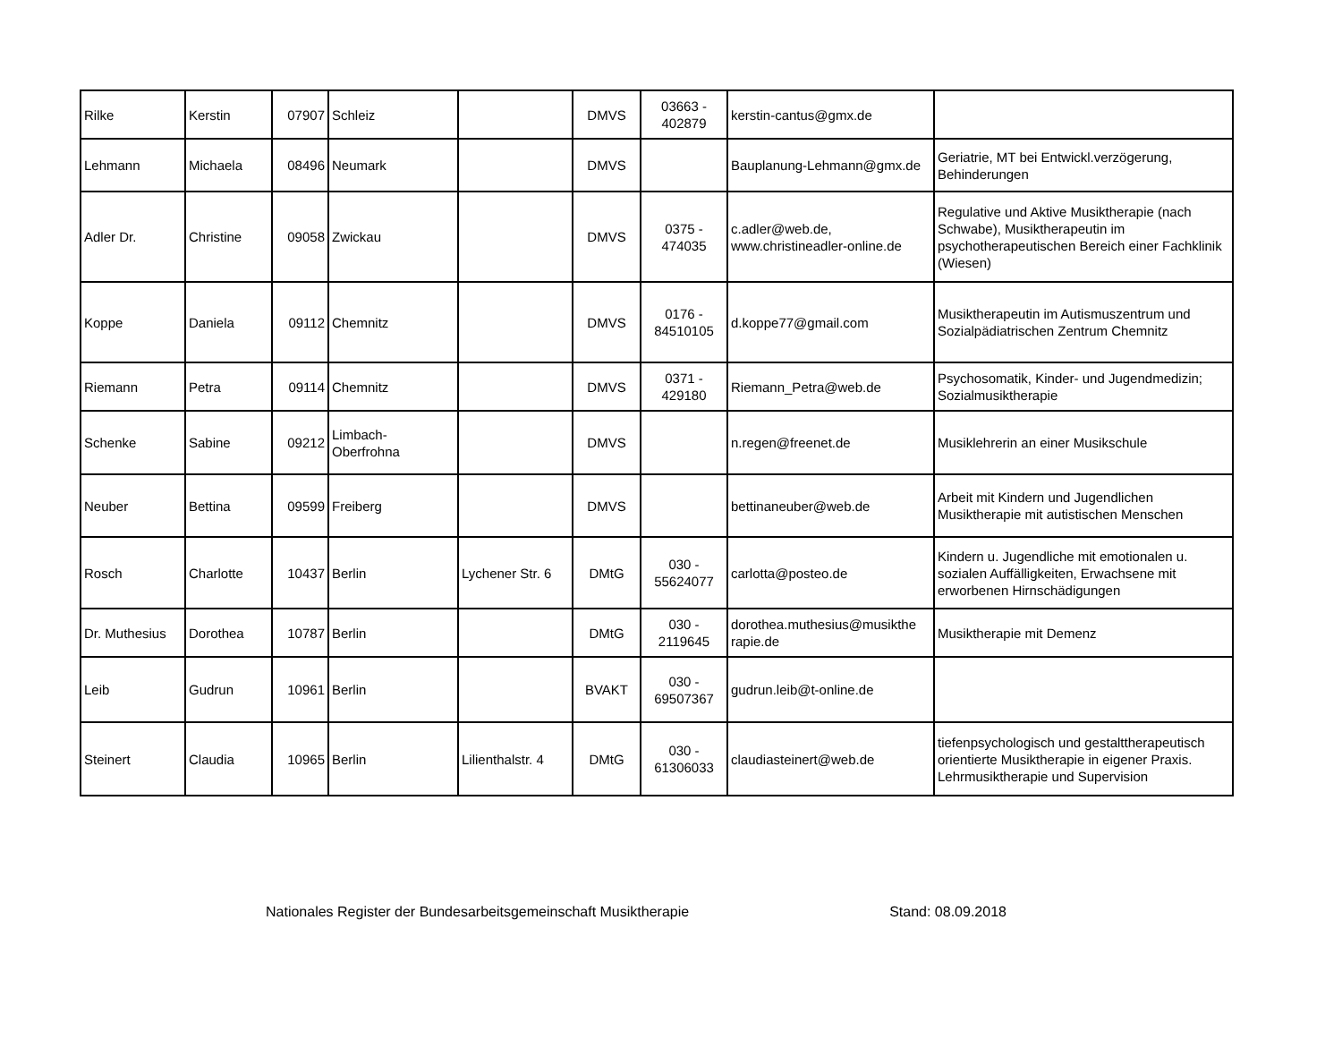| Rilke | Kerstin | 07907 | Schleiz | | DMVS | 03663 - 402879 | kerstin-cantus@gmx.de | |
| Lehmann | Michaela | 08496 | Neumark | | DMVS | | Bauplanung-Lehmann@gmx.de | Geriatrie, MT bei Entwickl.verzögerung, Behinderungen |
| Adler Dr. | Christine | 09058 | Zwickau | | DMVS | 0375 - 474035 | c.adler@web.de, www.christineadler-online.de | Regulative und Aktive Musiktherapie (nach Schwabe), Musiktherapeutin im psychotherapeutischen Bereich einer Fachklinik (Wiesen) |
| Koppe | Daniela | 09112 | Chemnitz | | DMVS | 0176 - 84510105 | d.koppe77@gmail.com | Musiktherapeutin im Autismuszentrum und Sozialpädiatrischen Zentrum Chemnitz |
| Riemann | Petra | 09114 | Chemnitz | | DMVS | 0371 - 429180 | Riemann_Petra@web.de | Psychosomatik, Kinder- und Jugendmedizin; Sozialmusiktherapie |
| Schenke | Sabine | 09212 | Limbach- Oberfrohna | | DMVS | | n.regen@freenet.de | Musiklehrerin an einer Musikschule |
| Neuber | Bettina | 09599 | Freiberg | | DMVS | | bettinaneuber@web.de | Arbeit mit Kindern und Jugendlichen Musiktherapie mit autistischen Menschen |
| Rosch | Charlotte | 10437 | Berlin | Lychener Str. 6 | DMtG | 030 - 55624077 | carlotta@posteo.de | Kindern u. Jugendliche mit emotionalen u. sozialen Auffälligkeiten, Erwachsene mit erworbenen Hirnschädigungen |
| Dr. Muthesius | Dorothea | 10787 | Berlin | | DMtG | 030 - 2119645 | dorothea.muthesius@musikthe rapie.de | Musiktherapie mit Demenz |
| Leib | Gudrun | 10961 | Berlin | | BVAKT | 030 - 69507367 | gudrun.leib@t-online.de | |
| Steinert | Claudia | 10965 | Berlin | Lilienthalstr. 4 | DMtG | 030 - 61306033 | claudiasteinert@web.de | tiefenpsychologisch und gestalttherapeutisch orientierte Musiktherapie in eigener Praxis. Lehrmusiktherapie und Supervision |
Nationales Register der Bundesarbeitsgemeinschaft Musiktherapie Stand: 08.09.2018